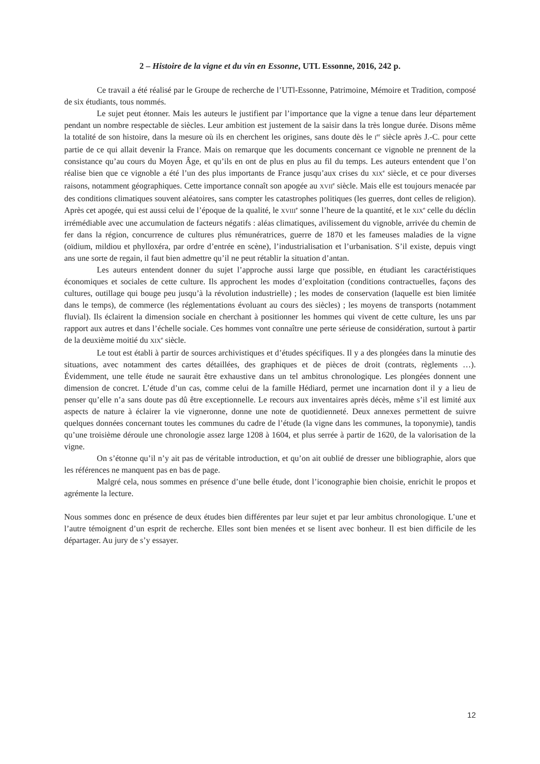2 – Histoire de la vigne et du vin en Essonne, UTL Essonne, 2016, 242 p.
Ce travail a été réalisé par le Groupe de recherche de l’UTl-Essonne, Patrimoine, Mémoire et Tradition, composé de six étudiants, tous nommés.
Le sujet peut étonner. Mais les auteurs le justifient par l’importance que la vigne a tenue dans leur département pendant un nombre respectable de siècles. Leur ambition est justement de la saisir dans la très longue durée. Disons même la totalité de son histoire, dans la mesure où ils en cherchent les origines, sans doute dès le I<sup>er</sup> siècle après J.-C. pour cette partie de ce qui allait devenir la France. Mais on remarque que les documents concernant ce vignoble ne prennent de la consistance qu’au cours du Moyen Âge, et qu’ils en ont de plus en plus au fil du temps. Les auteurs entendent que l’on réalise bien que ce vignoble a été l’un des plus importants de France jusqu’aux crises du XIX<sup>e</sup> siècle, et ce pour diverses raisons, notamment géographiques. Cette importance connaît son apogée au XVII<sup>e</sup> siècle. Mais elle est toujours menacée par des conditions climatiques souvent aléatoires, sans compter les catastrophes politiques (les guerres, dont celles de religion). Après cet apogée, qui est aussi celui de l’époque de la qualité, le XVIII<sup>e</sup> sonne l’heure de la quantité, et le XIX<sup>e</sup> celle du déclin irrémédiable avec une accumulation de facteurs négatifs : aléas climatiques, avilissement du vignoble, arrivée du chemin de fer dans la région, concurrence de cultures plus rémunératrices, guerre de 1870 et les fameuses maladies de la vigne (oïdium, mildiou et phylloxéra, par ordre d’entrée en scène), l’industrialisation et l’urbanisation. S’il existe, depuis vingt ans une sorte de regain, il faut bien admettre qu’il ne peut rétablir la situation d’antan.
Les auteurs entendent donner du sujet l’approche aussi large que possible, en étudiant les caractéristiques économiques et sociales de cette culture. Ils approchent les modes d’exploitation (conditions contractuelles, façons des cultures, outillage qui bouge peu jusqu’à la révolution industrielle) ; les modes de conservation (laquelle est bien limitée dans le temps), de commerce (les réglementations évoluant au cours des siècles) ; les moyens de transports (notamment fluvial). Ils éclairent la dimension sociale en cherchant à positionner les hommes qui vivent de cette culture, les uns par rapport aux autres et dans l’échelle sociale. Ces hommes vont connaître une perte sérieuse de considération, surtout à partir de la deuxième moitié du XIX<sup>e</sup> siècle.
Le tout est établi à partir de sources archivistiques et d’études spécifiques. Il y a des plongées dans la minutie des situations, avec notamment des cartes détaillées, des graphiques et de pièces de droit (contrats, règlements …). Évidemment, une telle étude ne saurait être exhaustive dans un tel ambitus chronologique. Les plongées donnent une dimension de concret. L’étude d’un cas, comme celui de la famille Hédiard, permet une incarnation dont il y a lieu de penser qu’elle n’a sans doute pas dû être exceptionnelle. Le recours aux inventaires après décès, même s’il est limité aux aspects de nature à éclairer la vie vigneronne, donne une note de quotidienneté. Deux annexes permettent de suivre quelques données concernant toutes les communes du cadre de l’étude (la vigne dans les communes, la toponymie), tandis qu’une troisième déroule une chronologie assez large 1208 à 1604, et plus serrée à partir de 1620, de la valorisation de la vigne.
On s’étonne qu’il n’y ait pas de véritable introduction, et qu’on ait oublié de dresser une bibliographie, alors que les références ne manquent pas en bas de page.
Malgré cela, nous sommes en présence d’une belle étude, dont l’iconographie bien choisie, enrichit le propos et agrémente la lecture.
Nous sommes donc en présence de deux études bien différentes par leur sujet et par leur ambitus chronologique. L’une et l’autre témoignent d’un esprit de recherche. Elles sont bien menées et se lisent avec bonheur. Il est bien difficile de les départager. Au jury de s’y essayer.
12